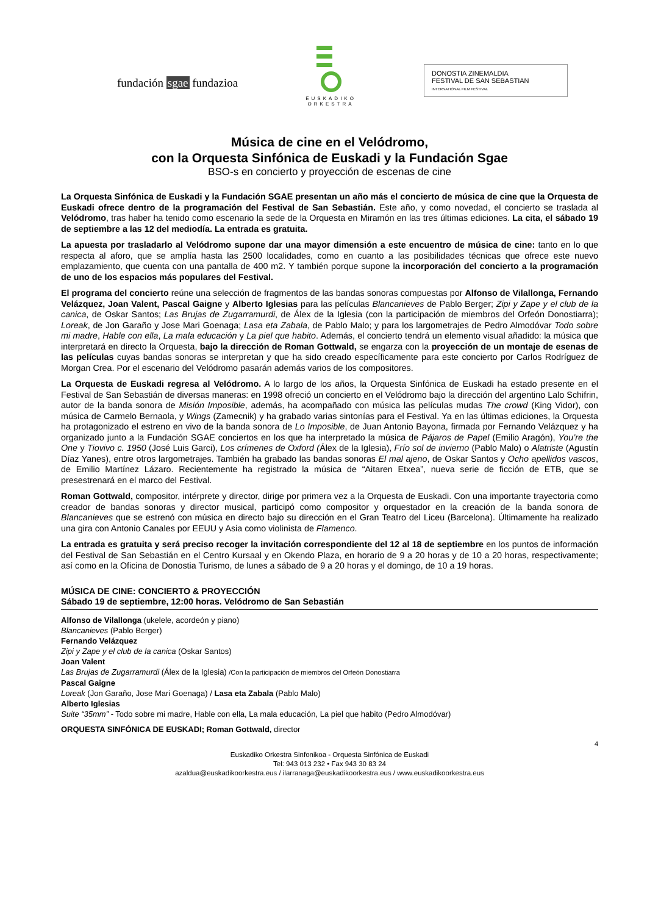fundación sgae fundazioa
EUSKADIKO
ORKESTRA
DONOSTIA ZINEMALDIA
FESTIVAL DE SAN SEBASTIAN
INTERNATIONAL FILM FESTIVAL
Música de cine en el Velódromo,
con la Orquesta Sinfónica de Euskadi y la Fundación Sgae
BSO-s en concierto y proyección de escenas de cine
La Orquesta Sinfónica de Euskadi y la Fundación SGAE presentan un año más el concierto de música de cine que la Orquesta de Euskadi ofrece dentro de la programación del Festival de San Sebastián. Este año, y como novedad, el concierto se traslada al Velódromo, tras haber ha tenido como escenario la sede de la Orquesta en Miramón en las tres últimas ediciones. La cita, el sábado 19 de septiembre a las 12 del mediodía. La entrada es gratuita.
La apuesta por trasladarlo al Velódromo supone dar una mayor dimensión a este encuentro de música de cine: tanto en lo que respecta al aforo, que se amplía hasta las 2500 localidades, como en cuanto a las posibilidades técnicas que ofrece este nuevo emplazamiento, que cuenta con una pantalla de 400 m2. Y también porque supone la incorporación del concierto a la programación de uno de los espacios más populares del Festival.
El programa del concierto reúne una selección de fragmentos de las bandas sonoras compuestas por Alfonso de Vilallonga, Fernando Velázquez, Joan Valent, Pascal Gaigne y Alberto Iglesias para las películas Blancanieves de Pablo Berger; Zipi y Zape y el club de la canica, de Oskar Santos; Las Brujas de Zugarramurdi, de Álex de la Iglesia (con la participación de miembros del Orfeón Donostiarra); Loreak, de Jon Garaño y Jose Mari Goenaga; Lasa eta Zabala, de Pablo Malo; y para los largometrajes de Pedro Almodóvar Todo sobre mi madre, Hable con ella, La mala educación y La piel que habito. Además, el concierto tendrá un elemento visual añadido: la música que interpretará en directo la Orquesta, bajo la dirección de Roman Gottwald, se engarza con la proyección de un montaje de esenas de las películas cuyas bandas sonoras se interpretan y que ha sido creado específicamente para este concierto por Carlos Rodríguez de Morgan Crea. Por el escenario del Velódromo pasarán además varios de los compositores.
La Orquesta de Euskadi regresa al Velódromo. A lo largo de los años, la Orquesta Sinfónica de Euskadi ha estado presente en el Festival de San Sebastián de diversas maneras: en 1998 ofreció un concierto en el Velódromo bajo la dirección del argentino Lalo Schifrin, autor de la banda sonora de Misión Imposible, además, ha acompañado con música las películas mudas The crowd (King Vidor), con música de Carmelo Bernaola, y Wings (Zamecnik) y ha grabado varias sintonías para el Festival. Ya en las últimas ediciones, la Orquesta ha protagonizado el estreno en vivo de la banda sonora de Lo Imposible, de Juan Antonio Bayona, firmada por Fernando Velázquez y ha organizado junto a la Fundación SGAE conciertos en los que ha interpretado la música de Pájaros de Papel (Emilio Aragón), You’re the One y Tiovivo c. 1950 (José Luis Garci), Los crímenes de Oxford (Álex de la Iglesia), Frío sol de invierno (Pablo Malo) o Alatriste (Agustín Díaz Yanes), entre otros largometrajes. También ha grabado las bandas sonoras El mal ajeno, de Oskar Santos y Ocho apellidos vascos, de Emilio Martínez Lázaro. Recientemente ha registrado la música de “Aitaren Etxea”, nueva serie de ficción de ETB, que se presestrenará en el marco del Festival.
Roman Gottwald, compositor, intérprete y director, dirige por primera vez a la Orquesta de Euskadi. Con una importante trayectoria como creador de bandas sonoras y director musical, participó como compositor y orquestador en la creación de la banda sonora de Blancanieves que se estrenó con música en directo bajo su dirección en el Gran Teatro del Liceu (Barcelona). Últimamente ha realizado una gira con Antonio Canales por EEUU y Asia como violinista de Flamenco.
La entrada es gratuita y será preciso recoger la invitación correspondiente del 12 al 18 de septiembre en los puntos de información del Festival de San Sebastián en el Centro Kursaal y en Okendo Plaza, en horario de 9 a 20 horas y de 10 a 20 horas, respectivamente; así como en la Oficina de Donostia Turismo, de lunes a sábado de 9 a 20 horas y el domingo, de 10 a 19 horas.
MÚSICA DE CINE: CONCIERTO & PROYECCIÓN
Sábado 19 de septiembre, 12:00 horas. Velódromo de San Sebastián
Alfonso de Vilallonga (ukelele, acordeón y piano)
Blancanieves (Pablo Berger)
Fernando Velázquez
Zipi y Zape y el club de la canica (Oskar Santos)
Joan Valent
Las Brujas de Zugarramurdi (Álex de la Iglesia) /Con la participación de miembros del Orfeón Donostiarra
Pascal Gaigne
Loreak (Jon Garaño, Jose Mari Goenaga) / Lasa eta Zabala (Pablo Malo)
Alberto Iglesias
Suite “35mm” - Todo sobre mi madre, Hable con ella, La mala educación, La piel que habito (Pedro Almodóvar)
ORQUESTA SINFÓNICA DE EUSKADI; Roman Gottwald, director
4
Euskadiko Orkestra Sinfonikoa - Orquesta Sinfónica de Euskadi
Tel: 943 013 232 • Fax 943 30 83 24
azaldua@euskadikoorkestra.eus / ilarranaga@euskadikoorkestra.eus / www.euskadikoorkestra.eus